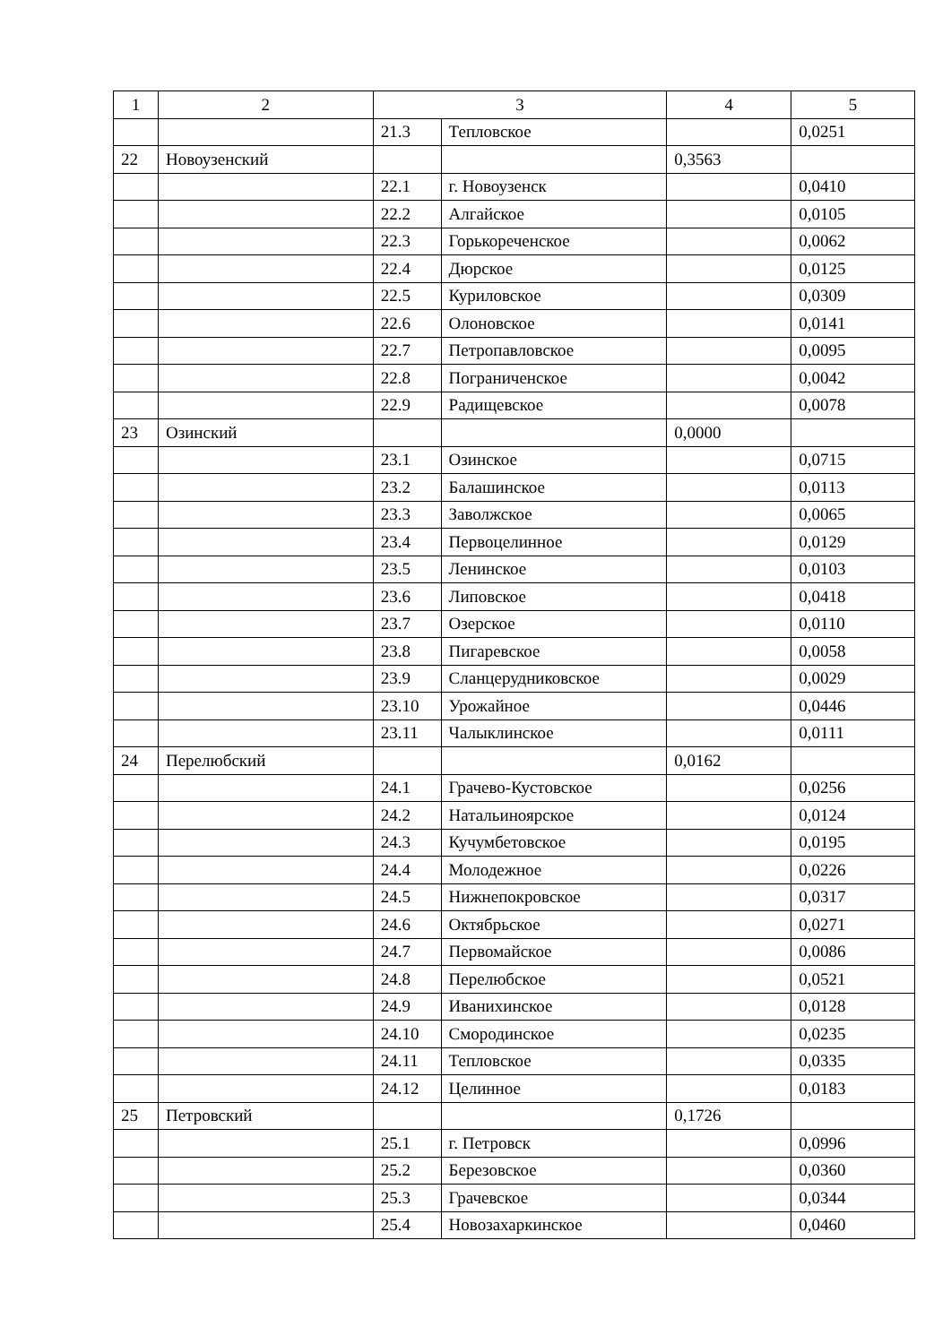| 1 | 2 | 3 | | 4 | 5 |
| | | 21.3 | Тепловское | | 0,0251 |
| 22 | Новоузенский | | | 0,3563 | |
| | | 22.1 | г. Новоузенск | | 0,0410 |
| | | 22.2 | Алгайское | | 0,0105 |
| | | 22.3 | Горькореченское | | 0,0062 |
| | | 22.4 | Дюрское | | 0,0125 |
| | | 22.5 | Куриловское | | 0,0309 |
| | | 22.6 | Олоновское | | 0,0141 |
| | | 22.7 | Петропавловское | | 0,0095 |
| | | 22.8 | Пограниченское | | 0,0042 |
| | | 22.9 | Радищевское | | 0,0078 |
| 23 | Озинский | | | 0,0000 | |
| | | 23.1 | Озинское | | 0,0715 |
| | | 23.2 | Балашинское | | 0,0113 |
| | | 23.3 | Заволжское | | 0,0065 |
| | | 23.4 | Первоцелинное | | 0,0129 |
| | | 23.5 | Ленинское | | 0,0103 |
| | | 23.6 | Липовское | | 0,0418 |
| | | 23.7 | Озерское | | 0,0110 |
| | | 23.8 | Пигаревское | | 0,0058 |
| | | 23.9 | Сланцерудниковское | | 0,0029 |
| | | 23.10 | Урожайное | | 0,0446 |
| | | 23.11 | Чалыклинское | | 0,0111 |
| 24 | Перелюбский | | | 0,0162 | |
| | | 24.1 | Грачево-Кустовское | | 0,0256 |
| | | 24.2 | Натальиноярское | | 0,0124 |
| | | 24.3 | Кучумбетовское | | 0,0195 |
| | | 24.4 | Молодежное | | 0,0226 |
| | | 24.5 | Нижнепокровское | | 0,0317 |
| | | 24.6 | Октябрьское | | 0,0271 |
| | | 24.7 | Первомайское | | 0,0086 |
| | | 24.8 | Перелюбское | | 0,0521 |
| | | 24.9 | Иванихинское | | 0,0128 |
| | | 24.10 | Смородинское | | 0,0235 |
| | | 24.11 | Тепловское | | 0,0335 |
| | | 24.12 | Целинное | | 0,0183 |
| 25 | Петровский | | | 0,1726 | |
| | | 25.1 | г. Петровск | | 0,0996 |
| | | 25.2 | Березовское | | 0,0360 |
| | | 25.3 | Грачевское | | 0,0344 |
| | | 25.4 | Новозахаркинское | | 0,0460 |